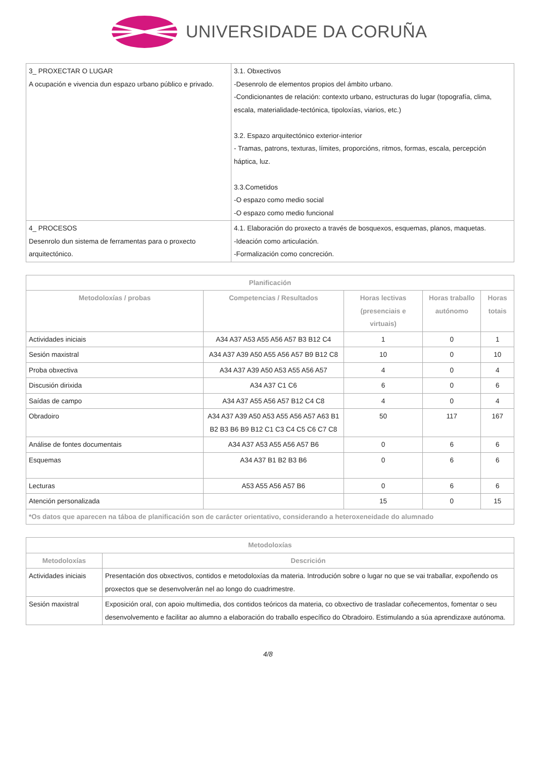UNIVERSIDADE DA CORUÑA
| 3_ PROXECTAR O LUGAR A ocupación e vivencia dun espazo urbano público e privado. | 3.1. Obxectivos -Desenrolo de elementos propios del ámbito urbano. -Condicionantes de relación: contexto urbano, estructuras do lugar (topografía, clima, escala, materialidade-tectónica, tipoloxías, viarios, etc.) 3.2. Espazo arquitectónico exterior-interior - Tramas, patrons, texturas, límites, proporcións, ritmos, formas, escala, percepción háptica, luz. 3.3.Cometidos -O espazo como medio social -O espazo como medio funcional |
| 4_ PROCESOS Desenrolo dun sistema de ferramentas para o proxecto arquitectónico. | 4.1. Elaboración do proxecto a través de bosquexos, esquemas, planos, maquetas. -Ideación como articulación. -Formalización como concreción. |
| Planificación | | | | |
| --- | --- | --- | --- | --- |
| Metodoloxías / probas | Competencias / Resultados | Horas lectivas (presenciais e virtuais) | Horas traballo autónomo | Horas totais |
| Actividades iniciais | A34 A37 A53 A55 A56 A57 B3 B12 C4 | 1 | 0 | 1 |
| Sesión maxistral | A34 A37 A39 A50 A55 A56 A57 B9 B12 C8 | 10 | 0 | 10 |
| Proba obxectiva | A34 A37 A39 A50 A53 A55 A56 A57 | 4 | 0 | 4 |
| Discusión dirixida | A34 A37 C1 C6 | 6 | 0 | 6 |
| Saídas de campo | A34 A37 A55 A56 A57 B12 C4 C8 | 4 | 0 | 4 |
| Obradoiro | A34 A37 A39 A50 A53 A55 A56 A57 A63 B1 B2 B3 B6 B9 B12 C1 C3 C4 C5 C6 C7 C8 | 50 | 117 | 167 |
| Análise de fontes documentais | A34 A37 A53 A55 A56 A57 B6 | 0 | 6 | 6 |
| Esquemas | A34 A37 B1 B2 B3 B6 | 0 | 6 | 6 |
| Lecturas | A53 A55 A56 A57 B6 | 0 | 6 | 6 |
| Atención personalizada | | 15 | 0 | 15 |
| *Os datos que aparecen na táboa de planificación son de carácter orientativo, considerando a heteroxeneidade do alumnado | | | | |
| Metodoloxías | |
| --- | --- |
| Metodoloxías | Descrición |
| Actividades iniciais | Presentación dos obxectivos, contidos e metodoloxías da materia. Introdución sobre o lugar no que se vai traballar, expoñendo os proxectos que se desenvolverán nel ao longo do cuadrimestre. |
| Sesión maxistral | Exposición oral, con apoio multimedia, dos contidos teóricos da materia, co obxectivo de trasladar coñecementos, fomentar o seu desenvolvemento e facilitar ao alumno a elaboración do traballo específico do Obradoiro. Estimulando a súa aprendizaxe autónoma. |
4/8